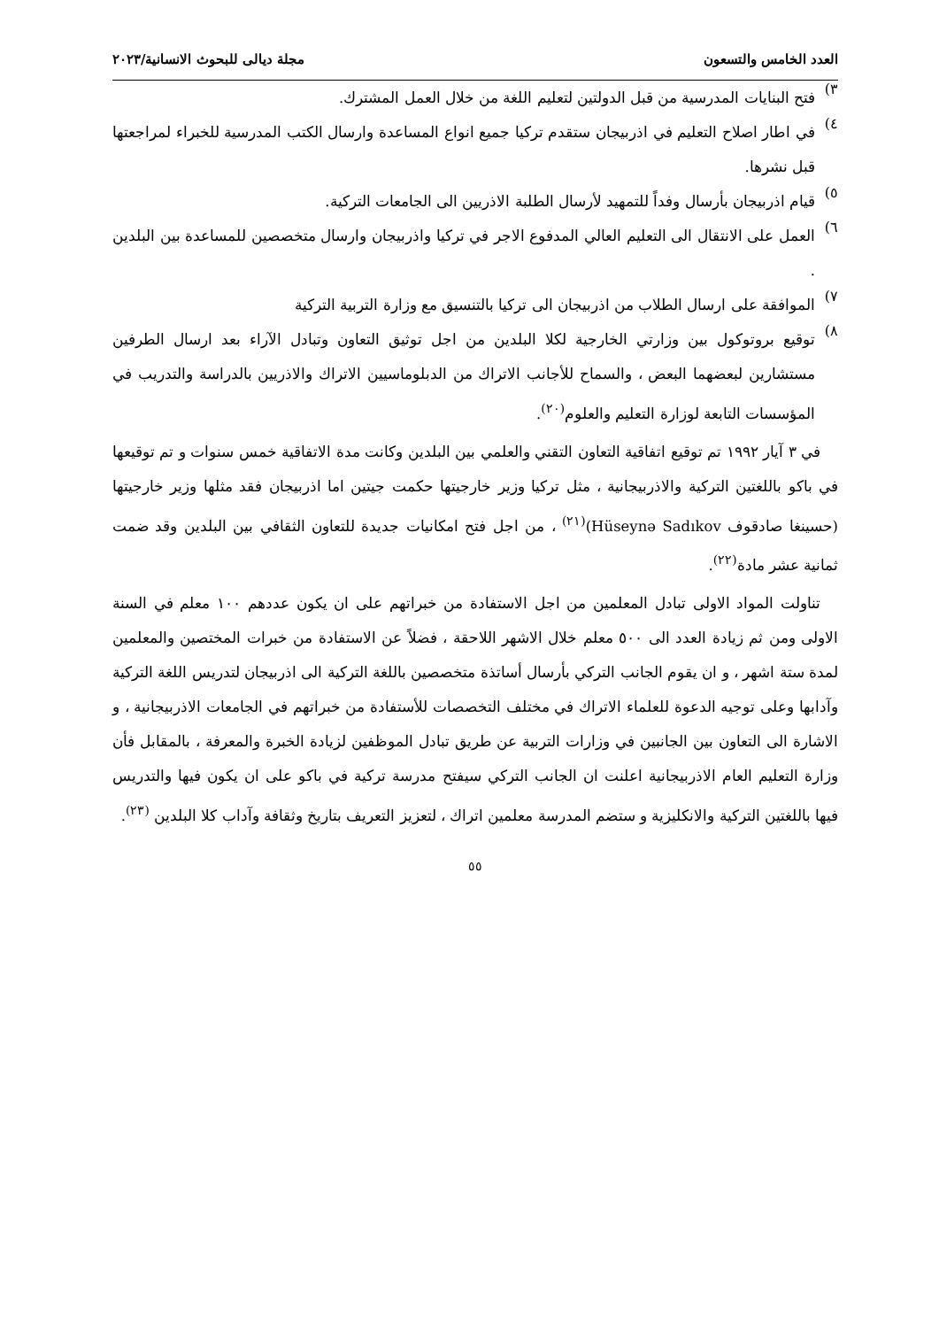العدد الخامس والتسعون مجلة ديالى للبحوث الانسانية/٢٠٢٣
٣)
فتح البنايات المدرسية من قبل الدولتين لتعليم اللغة من خلال العمل المشترك.
٤)
في اطار اصلاح التعليم في اذربيجان ستقدم تركيا جميع انواع المساعدة وارسال الكتب المدرسية للخبراء لمراجعتها قبل نشرها.
٥)
قيام اذربيجان بأرسال وفداً للتمهيد لأرسال الطلبة الاذريين الى الجامعات التركية.
٦)
العمل على الانتقال الى التعليم العالي المدفوع الاجر في تركيا واذربيجان وارسال متخصصين للمساعدة بين البلدين .
٧)
الموافقة على ارسال الطلاب من اذربيجان الى تركيا بالتنسيق مع وزارة التربية التركية
٨)
توقيع بروتوكول بين وزارتي الخارجية لكلا البلدين من اجل توثيق التعاون وتبادل الآراء بعد ارسال الطرفين مستشارين لبعضهما البعض ، والسماح للأجانب الاتراك من الدبلوماسيين الاتراك والاذريين بالدراسة والتدريب في المؤسسات التابعة لوزارة التعليم والعلوم<sup>(٢٠)</sup>.
في ٣ آيار ١٩٩٢ تم توقيع اتفاقية التعاون التقني والعلمي بين البلدين وكانت مدة الاتفاقية خمس سنوات و تم توقيعها في باكو باللغتين التركية والاذربيجانية ، مثل تركيا وزير خارجيتها حكمت جيتين اما اذربيجان فقد مثلها وزير خارجيتها (حسينغا صادقوف Hüseynə Sadıkov)<sup>(٢١)</sup> ، من اجل فتح امكانيات جديدة للتعاون الثقافي بين البلدين وقد ضمت ثمانية عشر مادة<sup>(٢٢)</sup>.
تناولت المواد الاولى تبادل المعلمين من اجل الاستفادة من خبراتهم على ان يكون عددهم ١٠٠ معلم في السنة الاولى ومن ثم زيادة العدد الى ٥٠٠ معلم خلال الاشهر اللاحقة ، فضلاً عن الاستفادة من خبرات المختصين والمعلمين لمدة ستة اشهر ، و ان يقوم الجانب التركي بأرسال أساتذة متخصصين باللغة التركية الى اذربيجان لتدريس اللغة التركية وآدابها وعلى توجيه الدعوة للعلماء الاتراك في مختلف التخصصات للأستفادة من خبراتهم في الجامعات الاذربيجانية ، و الاشارة الى التعاون بين الجانبين في وزارات التربية عن طريق تبادل الموظفين لزيادة الخبرة والمعرفة ، بالمقابل فأن وزارة التعليم العام الاذربيجانية اعلنت ان الجانب التركي سيفتح مدرسة تركية في باكو على ان يكون فيها والتدريس فيها باللغتين التركية والانكليزية و ستضم المدرسة معلمين اتراك ، لتعزيز التعريف بتاريخ وثقافة وآداب كلا البلدين <sup>(٢٣)</sup>.
٥٥